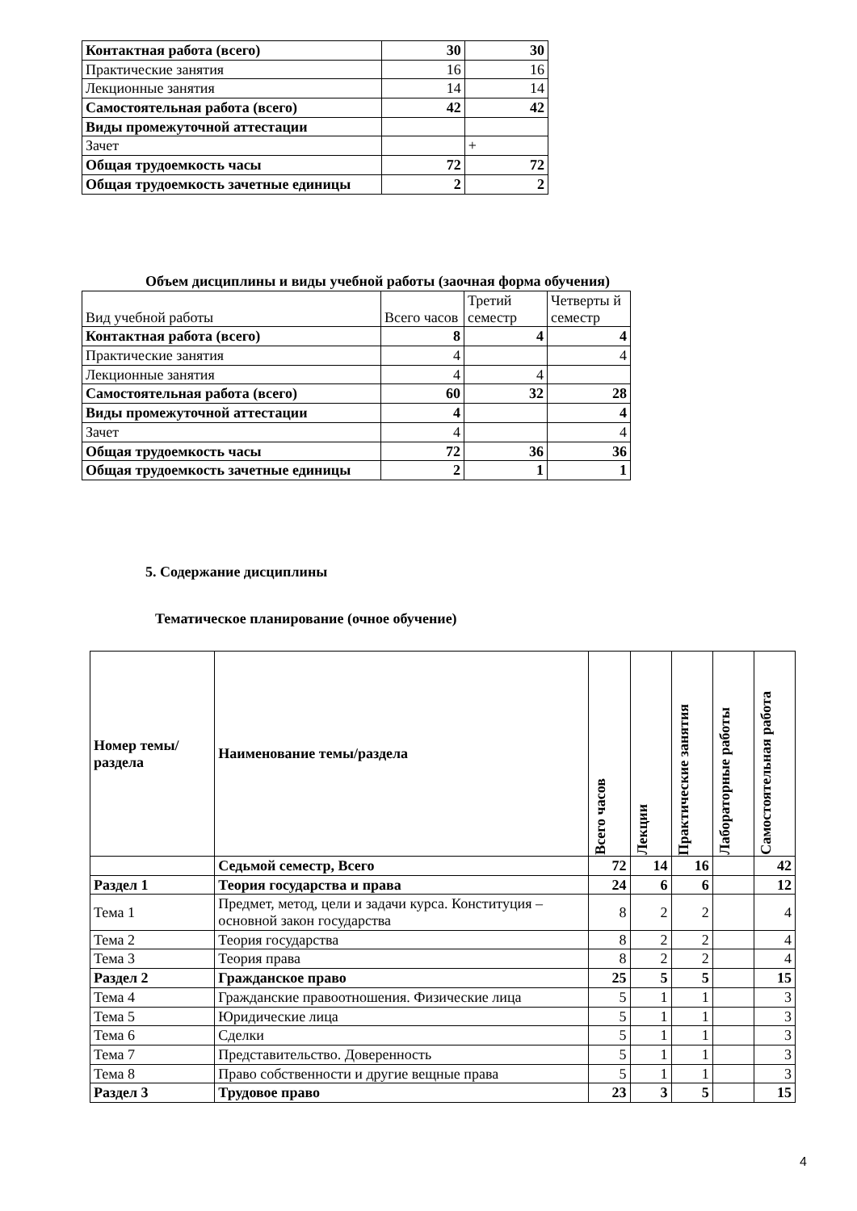| Контактная работа (всего) | 30 | 30 |
| Практические занятия | 16 | 16 |
| Лекционные занятия | 14 | 14 |
| Самостоятельная работа (всего) | 42 | 42 |
| Виды промежуточной аттестации | | |
| Зачет | | + |
| Общая трудоемкость часы | 72 | 72 |
| Общая трудоемкость зачетные единицы | 2 | 2 |
Объем дисциплины и виды учебной работы (заочная форма обучения)
| Вид учебной работы | Всего часов | Третий семестр | Четверты й семестр |
| Контактная работа (всего) | 8 | 4 | 4 |
| Практические занятия | 4 | | 4 |
| Лекционные занятия | 4 | 4 | |
| Самостоятельная работа (всего) | 60 | 32 | 28 |
| Виды промежуточной аттестации | 4 | | 4 |
| Зачет | 4 | | 4 |
| Общая трудоемкость часы | 72 | 36 | 36 |
| Общая трудоемкость зачетные единицы | 2 | 1 | 1 |
5. Содержание дисциплины
Тематическое планирование (очное обучение)
| Номер темы/раздела | Наименование темы/раздела | Всего часов | Лекции | Практические занятия | Лабораторные работы | Самостоятельная работа |
| | Седьмой семестр, Всего | 72 | 14 | 16 | | 42 |
| Раздел 1 | Теория государства и права | 24 | 6 | 6 | | 12 |
| Тема 1 | Предмет, метод, цели и задачи курса. Конституция – основной закон государства | 8 | 2 | 2 | | 4 |
| Тема 2 | Теория государства | 8 | 2 | 2 | | 4 |
| Тема 3 | Теория права | 8 | 2 | 2 | | 4 |
| Раздел 2 | Гражданское право | 25 | 5 | 5 | | 15 |
| Тема 4 | Гражданские правоотношения. Физические лица | 5 | 1 | 1 | | 3 |
| Тема 5 | Юридические лица | 5 | 1 | 1 | | 3 |
| Тема 6 | Сделки | 5 | 1 | 1 | | 3 |
| Тема 7 | Представительство. Доверенность | 5 | 1 | 1 | | 3 |
| Тема 8 | Право собственности и другие вещные права | 5 | 1 | 1 | | 3 |
| Раздел 3 | Трудовое право | 23 | 3 | 5 | | 15 |
4